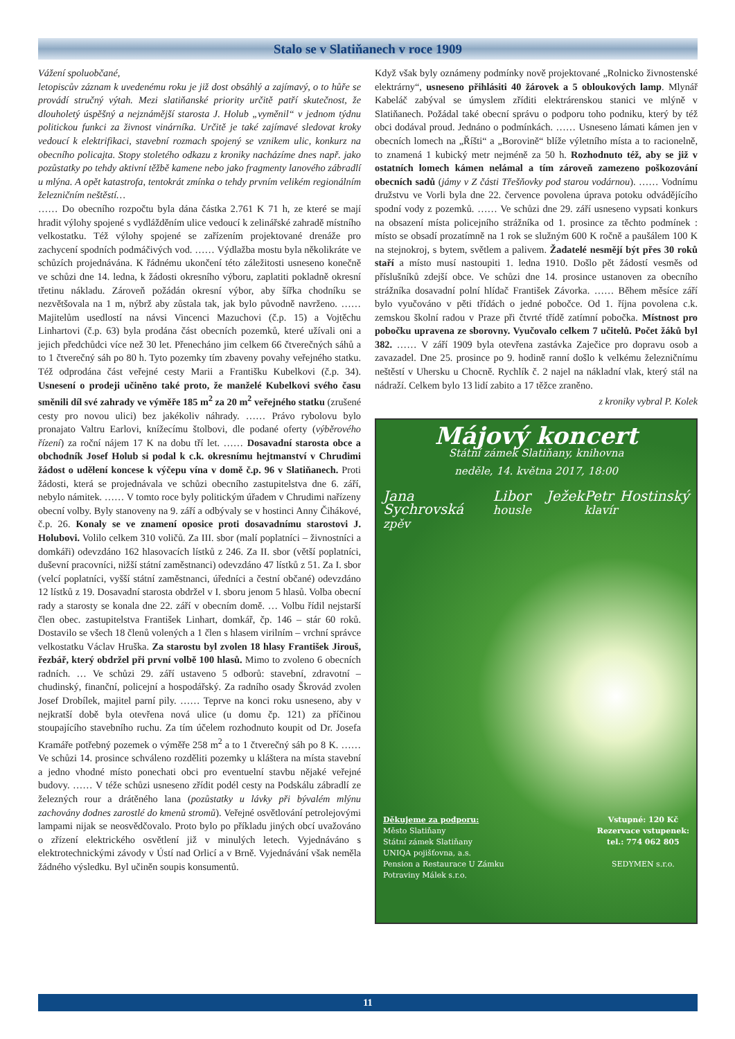Stalo se v Slatiňanech v roce 1909
Vážení spoluobčané,
letopiscův záznam k uvedenému roku je již dost obsáhlý a zajímavý, o to hůře se provádí stručný výtah. Mezi slatiňanské priority určitě patří skutečnost, že dlouholetý úspěšný a nejznámější starosta J. Holub „vyměnil“ v jednom týdnu politickou funkci za živnost vinárníka. Určitě je také zajímavé sledovat kroky vedoucí k elektrifikaci, stavební rozmach spojený se vznikem ulic, konkurz na obecního policajta. Stopy stoletého odkazu z kroniky nacházíme dnes např. jako pozůstatky po tehdy aktivní těžbě kamene nebo jako fragmenty lanového zábradlí u mlýna. A opět katastrofa, tentokrát zmínka o tehdy prvním velikém regionálním železničním neštěstí…
…… Do obecního rozpočtu byla dána částka 2.761 K 71 h, ze které se mají hradit výlohy spojené s vydlážděním ulice vedoucí k zelinářské zahradě místního velkostatku. Též výlohy spojené se zařízením projektované drenáže pro zachycení spodních podmáčivých vod. …… Výdlažba mostu byla několikráte ve schůzích projednávána. K řádnému ukončení této záležitosti usneseno konečně ve schůzi dne 14. ledna, k žádosti okresního výboru, zaplatiti pokladně okresní třetinu nákladu. Zároveň požádán okresní výbor, aby šířka chodníku se nezvětšovala na 1 m, nýbrž aby zůstala tak, jak bylo původně navrženo. …… Majitelům usedlostí na návsi Vincenci Mazuchovi (č.p. 15) a Vojtěchu Linhartovi (č.p. 63) byla prodána část obecních pozemků, které užívali oni a jejich předchůdci více než 30 let. Přenecháno jim celkem 66 čtverečných sáhů a to 1 čtverečný sáh po 80 h. Tyto pozemky tím zbaveny povahy veřejného statku. Též odprodána část veřejné cesty Marii a Františku Kubelkovi (č.p. 34). Usnesení o prodeji učiněno také proto, že manželé Kubelkovi svého času směnili díl své zahrady ve výměře 185 m<sup>2</sup> za 20 m<sup>2</sup> veřejného statku (zrušené cesty pro novou ulici) bez jakékoliv náhrady. …… Právo rybolovu bylo pronajato Valtru Earlovi, knížecímu štolbovi, dle podané oferty (výběrového řízení) za roční nájem 17 K na dobu tří let. …… Dosavadní starosta obce a obchodník Josef Holub si podal k c.k. okresnímu hejtmanství v Chrudimi žádost o udělení koncese k výčepu vína v domě č.p. 96 v Slatiňanech. Proti žádosti, která se projednávala ve schůzi obecního zastupitelstva dne 6. září, nebylo námitek. …… V tomto roce byly politickým úřadem v Chrudimi nařízeny obecní volby. Byly stanoveny na 9. září a odbývaly se v hostinci Anny Čihákové, č.p. 26. Konaly se ve znamení oposice proti dosavadnímu starostovi J. Holubovi. Volilo celkem 310 voličů. Za III. sbor (malí poplatníci – živnostníci a domkáři) odevzdáno 162 hlasovacích lístků z 246. Za II. sbor (větší poplatníci, duševní pracovníci, nižší státní zaměstnanci) odevzdáno 47 lístků z 51. Za I. sbor (velcí poplatníci, vyšší státní zaměstnanci, úředníci a čestní občané) odevzdáno 12 lístků z 19. Dosavadní starosta obdržel v I. sboru jenom 5 hlasů. Volba obecní rady a starosty se konala dne 22. září v obecním domě. … Volbu řídil nejstarší člen obec. zastupitelstva František Linhart, domkář, čp. 146 – stár 60 roků. Dostavilo se všech 18 členů volených a 1 člen s hlasem virilním – vrchní správce velkostatku Václav Hruška. Za starostu byl zvolen 18 hlasy František Jirouš, řezbář, který obdržel při první volbě 100 hlasů. Mimo to zvoleno 6 obecních radních. … Ve schůzi 29. září ustaveno 5 odborů: stavební, zdravotní – chudinský, finanční, policejní a hospodářský. Za radního osady Škrovád zvolen Josef Drobílek, majitel parní pily. …… Teprve na konci roku usneseno, aby v nejkratší době byla otevřena nová ulice (u domu čp. 121) za příčinou stoupajícího stavebního ruchu. Za tím účelem rozhodnuto koupit od Dr. Josefa Kramáře potřebný pozemek o výměře 258 m<sup>2</sup> a to 1 čtverečný sáh po 8 K. …… Ve schůzi 14. prosince schváleno rozděliti pozemky u kláštera na místa stavební a jedno vhodné místo ponechati obci pro eventuelní stavbu nějaké veřejné budovy. …… V téže schůzi usneseno zřídit podél cesty na Podskálu zábradlí ze železných rour a drátěného lana (pozůstatky u lávky při bývalém mlýnu zachovány dodnes zarostlé do kmenů stromů). Veřejné osvětlování petrolejovými lampami nijak se neosvědčovalo. Proto bylo po příkladu jiných obcí uvažováno o zřízení elektrického osvětlení již v minulých letech. Vyjednáváno s elektrotechnickými závody v Ústí nad Orlicí a v Brně. Vyjednávání však neměla žádného výsledku. Byl učiněn soupis konsumentů.
Když však byly oznámeny podmínky nově projektované „Rolnicko živnostenské elektrárny“, usneseno přihlásiti 40 žárovek a 5 obloukových lamp. Mlynář Kabeláč zabýval se úmyslem zříditi elektrárenskou stanici ve mlýně v Slatiňanech. Požádal také obecní správu o podporu toho podniku, který by též obci dodával proud. Jednáno o podmínkách. …… Usneseno lámati kámen jen v obecních lomech na „Říšti“ a „Borovině“ blíže výletního místa a to racionelně, to znamená 1 kubický metr nejméně za 50 h. Rozhodnuto též, aby se již v ostatních lomech kámen nelámal a tím zároveň zamezeno poškozování obecních sadů (jámy v Z části Třešňovky pod starou vodárnou). …… Vodnímu družstvu ve Vorli byla dne 22. července povolena úprava potoku odvádějícího spodní vody z pozemků. …… Ve schůzi dne 29. září usneseno vypsati konkurs na obsazení místa policejního strážníka od 1. prosince za těchto podmínek : místo se obsadí prozatímně na 1 rok se služným 600 K ročně a paušálem 100 K na stejnokroj, s bytem, světlem a palivem. Žadatelé nesmějí být přes 30 roků staří a místo musí nastoupiti 1. ledna 1910. Došlo pět žádostí vesměs od příslušníků zdejší obce. Ve schůzi dne 14. prosince ustanoven za obecního strážníka dosavadní polní hlídač František Závorka. …… Během měsíce září bylo vyučováno v pěti třídách o jedné pobočce. Od 1. října povolena c.k. zemskou školní radou v Praze při čtvrté třídě zatímní pobočka. Místnost pro pobočku upravena ze sborovny. Vyučovalo celkem 7 učitelů. Počet žáků byl 382. …… V září 1909 byla otevřena zastávka Zaječice pro dopravu osob a zavazadel. Dne 25. prosince po 9. hodině ranní došlo k velkému železničnímu neštěstí v Uhersku u Chocně. Rychlík č. 2 najel na nákladní vlak, který stál na nádraží. Celkem bylo 13 lidí zabito a 17 těžce zraněno.
z kroniky vybral P. Kolek
Májový koncert
Státní zámek Slatiňany, knihovna
neděle, 14. května 2017, 18:00
Jana Sychrovská zpěv Libor Ježek housle Petr Hostinský klavír
Děkujeme za podporu:
Město Slatiňany
Státní zámek Slatiňany
UNIQA pojišťovna, a.s.
Pension a Restaurace U Zámku
Potraviny Málek s.r.o.
Vstupné: 120 Kč
Rezervace vstupenek:
tel.: 774 062 805
SEDYMEN s.r.o.
11